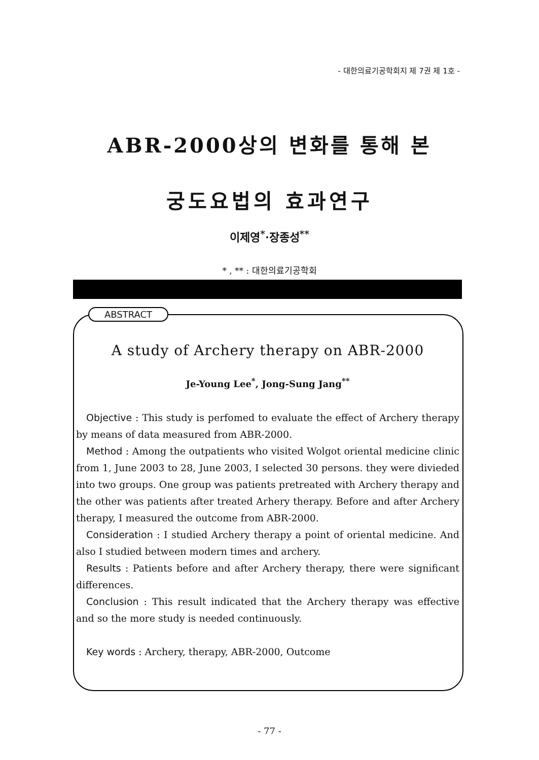- 대한의료기공학회지 제 7권 제 1호 -
ABR-2000상의 변화를 통해 본
궁도요법의 효과연구
이제영<sup>*</sup>·장종성<sup>**</sup>
* , ** : 대한의료기공학회
ABSTRACT
A study of Archery therapy on ABR-2000
Je-Young Lee<sup>*</sup>, Jong-Sung Jang<sup>**</sup>
Objective : This study is perfomed to evaluate the effect of Archery therapy by means of data measured from ABR-2000.
Method : Among the outpatients who visited Wolgot oriental medicine clinic from 1, June 2003 to 28, June 2003, I selected 30 persons. they were divieded into two groups. One group was patients pretreated with Archery therapy and the other was patients after treated Arhery therapy. Before and after Archery therapy, I measured the outcome from ABR-2000.
Consideration : I studied Archery therapy a point of oriental medicine. And also I studied between modern times and archery.
Results : Patients before and after Archery therapy, there were significant differences.
Conclusion : This result indicated that the Archery therapy was effective and so the more study is needed continuously.
Key words : Archery, therapy, ABR-2000, Outcome
- 77 -